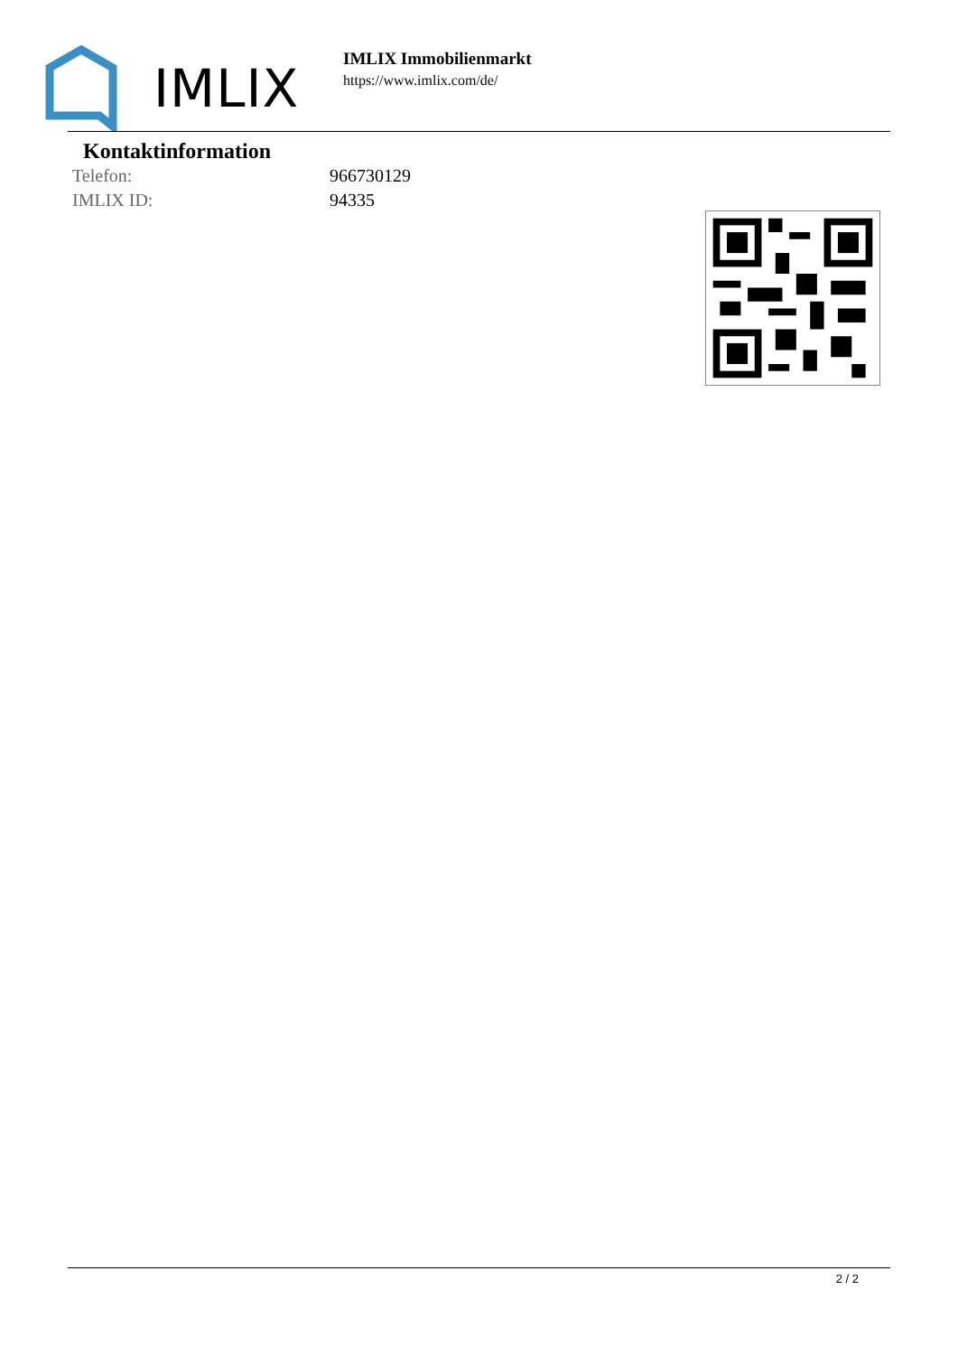IMLIX
IMLIX Immobilienmarkt
https://www.imlix.com/de/
Kontaktinformation
| Telefon: | 966730129 |
| IMLIX ID: | 94335 |
2 / 2